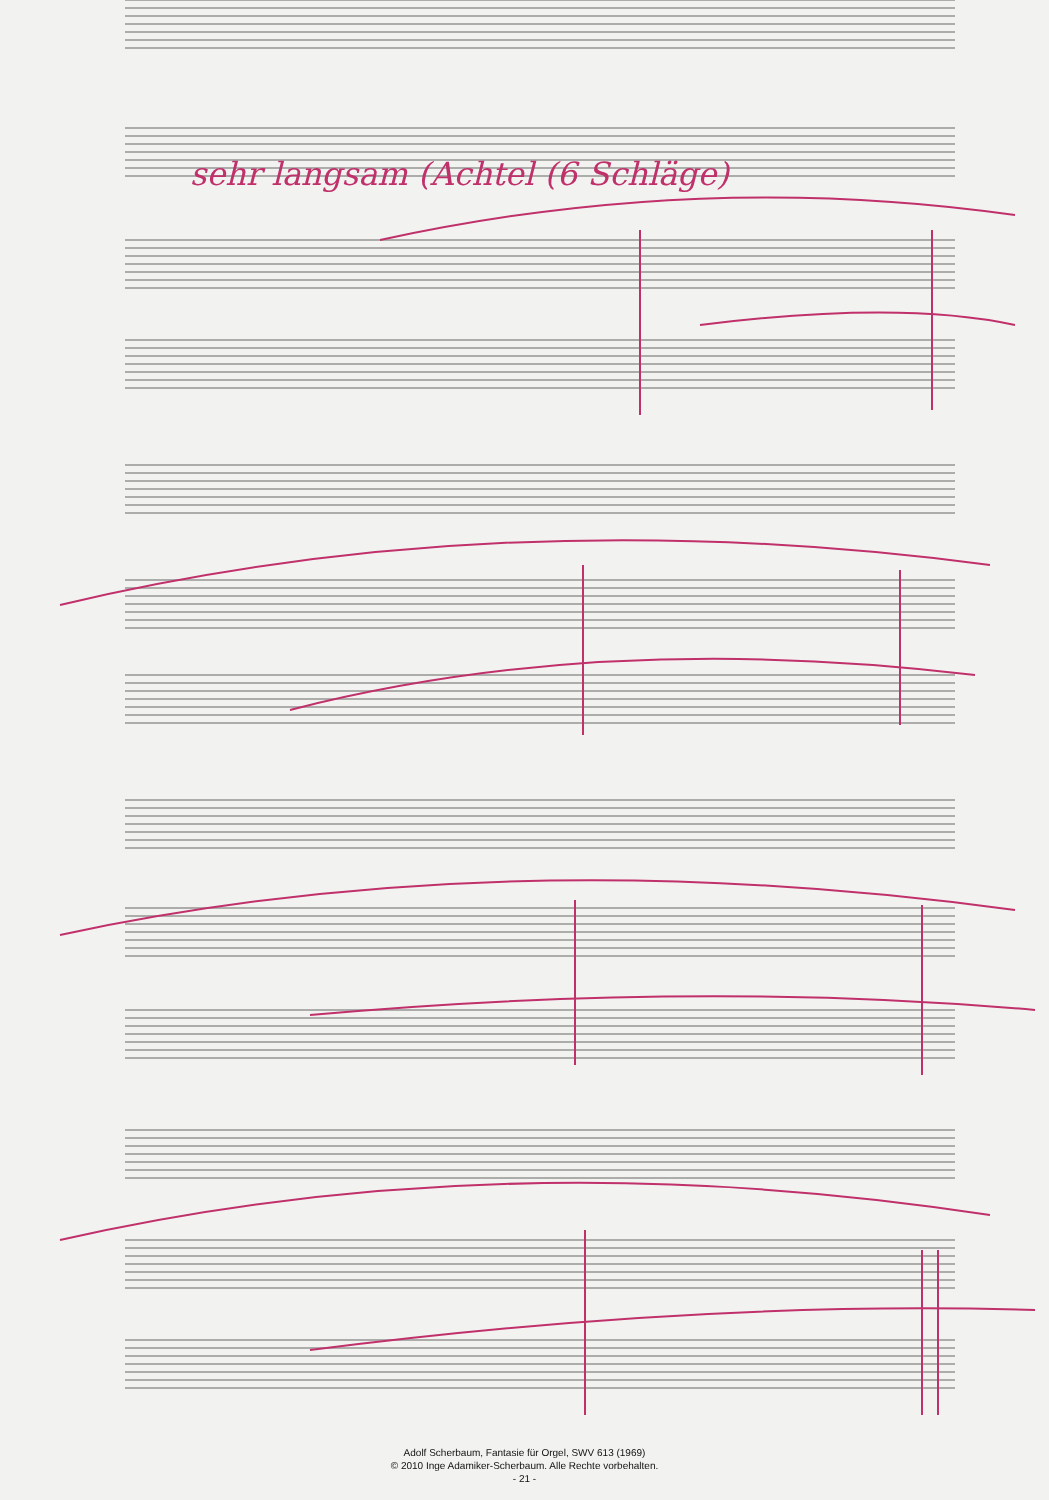sehr langsam (Achtel (6 Schläge)
Adolf Scherbaum, Fantasie für Orgel, SWV 613 (1969)
© 2010 Inge Adamiker-Scherbaum. Alle Rechte vorbehalten.
- 21 -